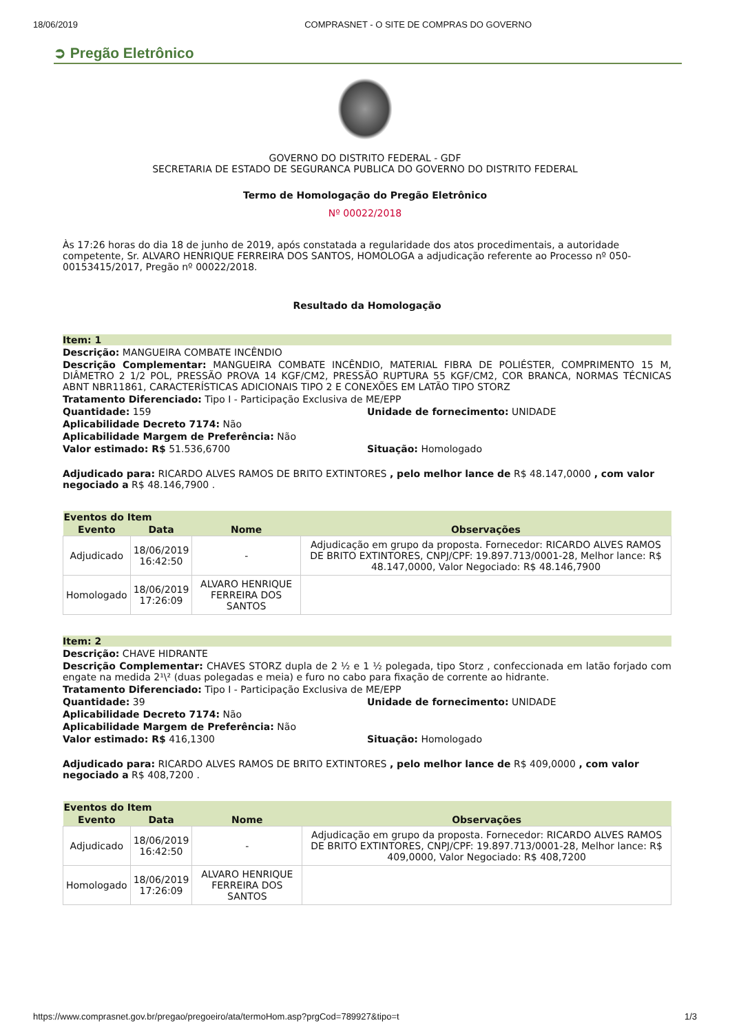18/06/2019 COMPRASNET - O SITE DE COMPRAS DO GOVERNO
➲ Pregão Eletrônico
GOVERNO DO DISTRITO FEDERAL - GDF
SECRETARIA DE ESTADO DE SEGURANCA PUBLICA DO GOVERNO DO DISTRITO FEDERAL
Termo de Homologação do Pregão Eletrônico
Nº 00022/2018
Às 17:26 horas do dia 18 de junho de 2019, após constatada a regularidade dos atos procedimentais, a autoridade competente, Sr. ALVARO HENRIQUE FERREIRA DOS SANTOS, HOMOLOGA a adjudicação referente ao Processo nº 050-00153415/2017, Pregão nº 00022/2018.
Resultado da Homologação
Item: 1
Descrição: MANGUEIRA COMBATE INCÊNDIO
Descrição Complementar: MANGUEIRA COMBATE INCÊNDIO, MATERIAL FIBRA DE POLIÉSTER, COMPRIMENTO 15 M, DIÂMETRO 2 1/2 POL, PRESSÃO PROVA 14 KGF/CM2, PRESSÃO RUPTURA 55 KGF/CM2, COR BRANCA, NORMAS TÉCNICAS ABNT NBR11861, CARACTERÍSTICAS ADICIONAIS TIPO 2 E CONEXÕES EM LATÃO TIPO STORZ
Tratamento Diferenciado: Tipo I - Participação Exclusiva de ME/EPP
Quantidade: 159 Unidade de fornecimento: UNIDADE
Aplicabilidade Decreto 7174: Não
Aplicabilidade Margem de Preferência: Não
Valor estimado: R$ 51.536,6700 Situação: Homologado
Adjudicado para: RICARDO ALVES RAMOS DE BRITO EXTINTORES , pelo melhor lance de R$ 48.147,0000 , com valor negociado a R$ 48.146,7900 .
| Eventos do Item | | | |
| --- | --- | --- | --- |
| Evento | Data | Nome | Observações |
| Adjudicado | 18/06/2019 16:42:50 | - | Adjudicação em grupo da proposta. Fornecedor: RICARDO ALVES RAMOS DE BRITO EXTINTORES, CNPJ/CPF: 19.897.713/0001-28, Melhor lance: R$ 48.147,0000, Valor Negociado: R$ 48.146,7900 |
| Homologado | 18/06/2019 17:26:09 | ALVARO HENRIQUE FERREIRA DOS SANTOS | |
Item: 2
Descrição: CHAVE HIDRANTE
Descrição Complementar: CHAVES STORZ dupla de 2 ½ e 1 ½ polegada, tipo Storz , confeccionada em latão forjado com engate na medida 2¹\² (duas polegadas e meia) e furo no cabo para fixação de corrente ao hidrante.
Tratamento Diferenciado: Tipo I - Participação Exclusiva de ME/EPP
Quantidade: 39 Unidade de fornecimento: UNIDADE
Aplicabilidade Decreto 7174: Não
Aplicabilidade Margem de Preferência: Não
Valor estimado: R$ 416,1300 Situação: Homologado
Adjudicado para: RICARDO ALVES RAMOS DE BRITO EXTINTORES , pelo melhor lance de R$ 409,0000 , com valor negociado a R$ 408,7200 .
| Eventos do Item | | | |
| --- | --- | --- | --- |
| Evento | Data | Nome | Observações |
| Adjudicado | 18/06/2019 16:42:50 | - | Adjudicação em grupo da proposta. Fornecedor: RICARDO ALVES RAMOS DE BRITO EXTINTORES, CNPJ/CPF: 19.897.713/0001-28, Melhor lance: R$ 409,0000, Valor Negociado: R$ 408,7200 |
| Homologado | 18/06/2019 17:26:09 | ALVARO HENRIQUE FERREIRA DOS SANTOS | |
https://www.comprasnet.gov.br/pregao/pregoeiro/ata/termoHom.asp?prgCod=789927&tipo=t 1/3